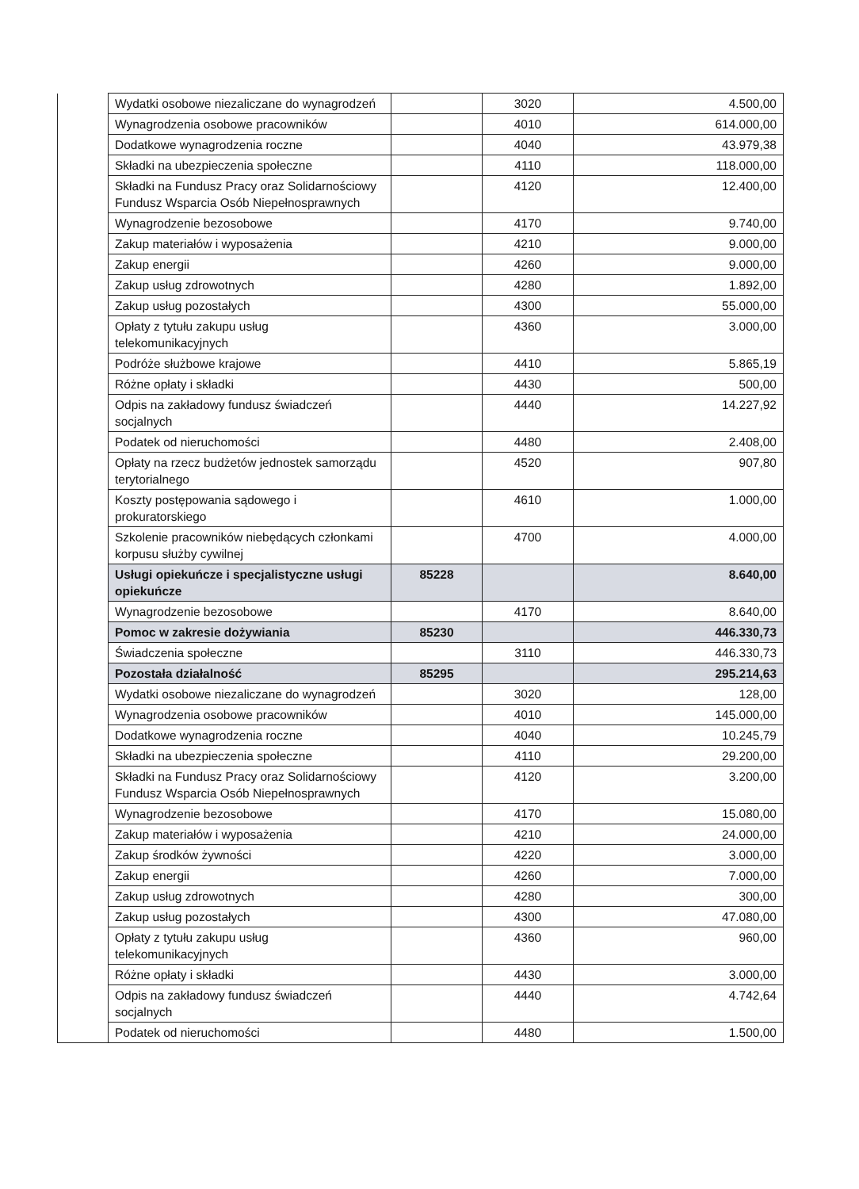| | Wydatki osobowe niezaliczane do wynagrodzeń | | 3020 | 4.500,00 |
| | Wynagrodzenia osobowe pracowników | | 4010 | 614.000,00 |
| | Dodatkowe wynagrodzenia roczne | | 4040 | 43.979,38 |
| | Składki na ubezpieczenia społeczne | | 4110 | 118.000,00 |
| | Składki na Fundusz Pracy oraz Solidarnościowy Fundusz Wsparcia Osób Niepełnosprawnych | | 4120 | 12.400,00 |
| | Wynagrodzenie bezosobowe | | 4170 | 9.740,00 |
| | Zakup materiałów i wyposażenia | | 4210 | 9.000,00 |
| | Zakup energii | | 4260 | 9.000,00 |
| | Zakup usług zdrowotnych | | 4280 | 1.892,00 |
| | Zakup usług pozostałych | | 4300 | 55.000,00 |
| | Opłaty z tytułu zakupu usług telekomunikacyjnych | | 4360 | 3.000,00 |
| | Podróże służbowe krajowe | | 4410 | 5.865,19 |
| | Różne opłaty i składki | | 4430 | 500,00 |
| | Odpis na zakładowy fundusz świadczeń socjalnych | | 4440 | 14.227,92 |
| | Podatek od nieruchomości | | 4480 | 2.408,00 |
| | Opłaty na rzecz budżetów jednostek samorządu terytorialnego | | 4520 | 907,80 |
| | Koszty postępowania sądowego i prokuratorskiego | | 4610 | 1.000,00 |
| | Szkolenie pracowników niebędących członkami korpusu służby cywilnej | | 4700 | 4.000,00 |
| | Usługi opiekuńcze i specjalistyczne usługi opiekuńcze | 85228 | | 8.640,00 |
| | Wynagrodzenie bezosobowe | | 4170 | 8.640,00 |
| | Pomoc w zakresie dożywiania | 85230 | | 446.330,73 |
| | Świadczenia społeczne | | 3110 | 446.330,73 |
| | Pozostała działalność | 85295 | | 295.214,63 |
| | Wydatki osobowe niezaliczane do wynagrodzeń | | 3020 | 128,00 |
| | Wynagrodzenia osobowe pracowników | | 4010 | 145.000,00 |
| | Dodatkowe wynagrodzenia roczne | | 4040 | 10.245,79 |
| | Składki na ubezpieczenia społeczne | | 4110 | 29.200,00 |
| | Składki na Fundusz Pracy oraz Solidarnościowy Fundusz Wsparcia Osób Niepełnosprawnych | | 4120 | 3.200,00 |
| | Wynagrodzenie bezosobowe | | 4170 | 15.080,00 |
| | Zakup materiałów i wyposażenia | | 4210 | 24.000,00 |
| | Zakup środków żywności | | 4220 | 3.000,00 |
| | Zakup energii | | 4260 | 7.000,00 |
| | Zakup usług zdrowotnych | | 4280 | 300,00 |
| | Zakup usług pozostałych | | 4300 | 47.080,00 |
| | Opłaty z tytułu zakupu usług telekomunikacyjnych | | 4360 | 960,00 |
| | Różne opłaty i składki | | 4430 | 3.000,00 |
| | Odpis na zakładowy fundusz świadczeń socjalnych | | 4440 | 4.742,64 |
| | Podatek od nieruchomości | | 4480 | 1.500,00 |